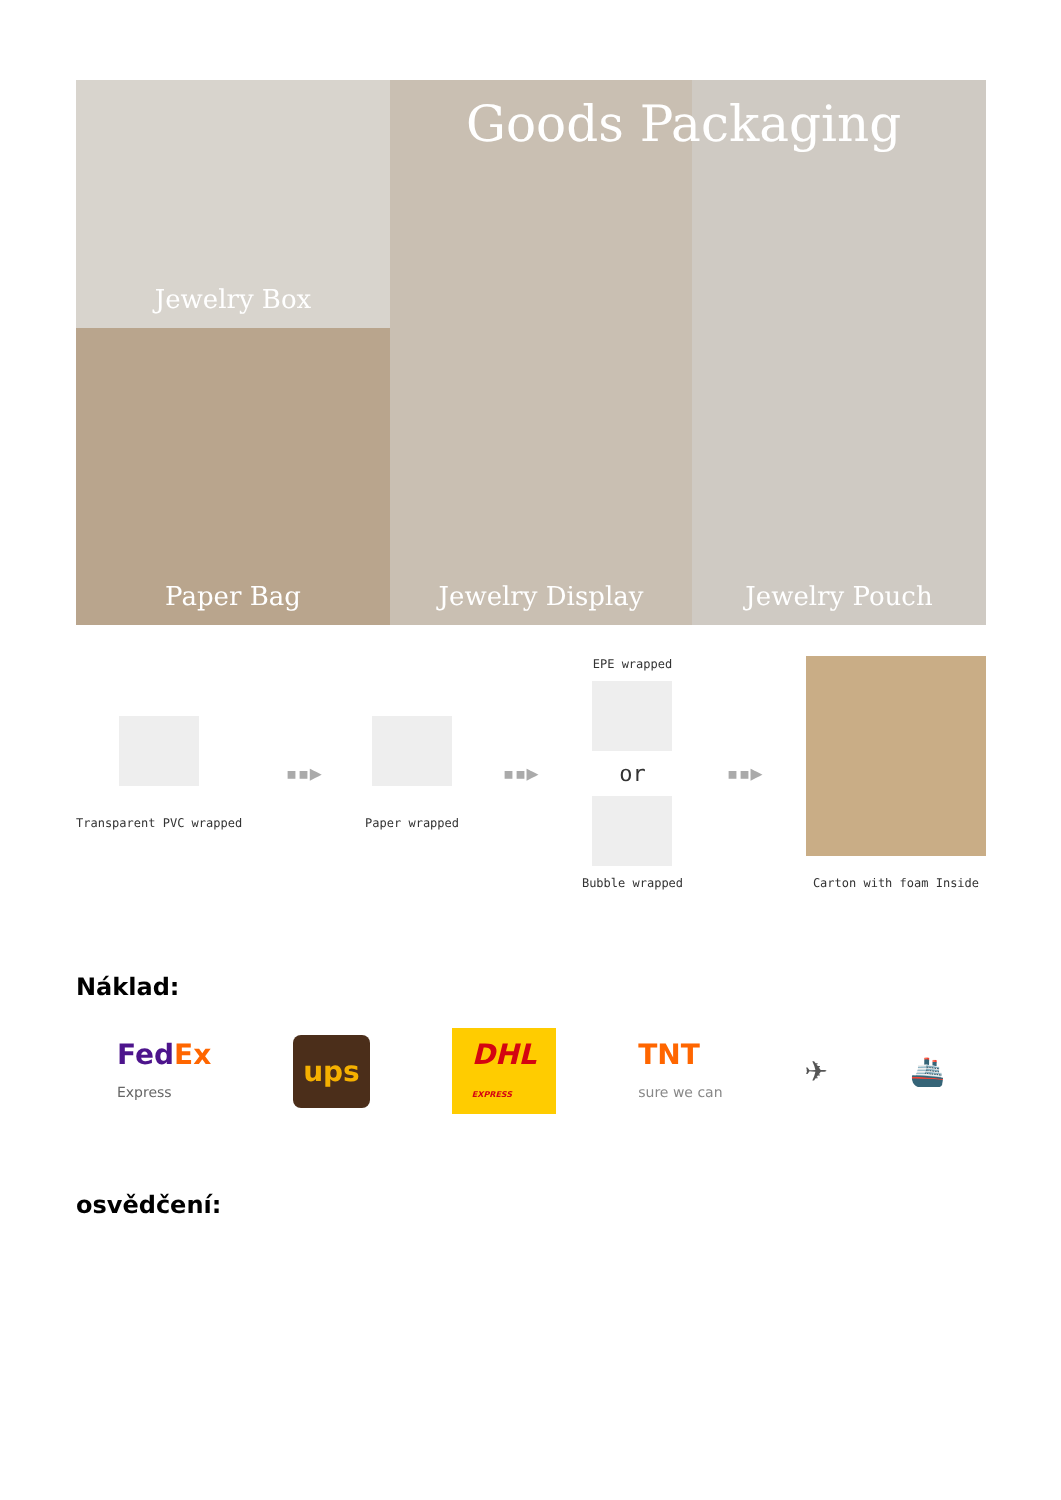Jewelry Box
Jewelry Display
Jewelry Pouch
Paper Bag
Goods Packaging
Transparent PVC wrapped
▪▪▶
Paper wrapped
▪▪▶
EPE wrapped
or
Bubble wrapped
▪▪▶
Carton with foam Inside
Náklad:
FedEx
Express ups DHL
EXPRESS TNT
sure we can ✈ 🚢
osvědčení: